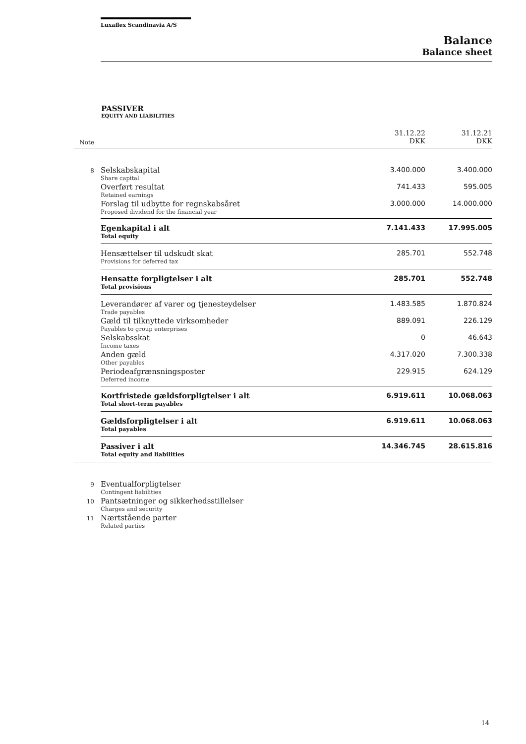Luxaflex Scandinavia A/S
Balance
Balance sheet
PASSIVER
EQUITY AND LIABILITIES
| Note | | 31.12.22 DKK | 31.12.21 DKK |
| --- | --- | --- | --- |
| 8 | Selskabskapital Share capital | 3.400.000 | 3.400.000 |
| | Overført resultat Retained earnings | 741.433 | 595.005 |
| | Forslag til udbytte for regnskabsåret Proposed dividend for the financial year | 3.000.000 | 14.000.000 |
| | Egenkapital i alt Total equity | 7.141.433 | 17.995.005 |
| | Hensættelser til udskudt skat Provisions for deferred tax | 285.701 | 552.748 |
| | Hensatte forpligtelser i alt Total provisions | 285.701 | 552.748 |
| | Leverandører af varer og tjenesteydelser Trade payables | 1.483.585 | 1.870.824 |
| | Gæld til tilknyttede virksomheder Payables to group enterprises | 889.091 | 226.129 |
| | Selskabsskat Income taxes | 0 | 46.643 |
| | Anden gæld Other payables | 4.317.020 | 7.300.338 |
| | Periodeafgrænsningsposter Deferred income | 229.915 | 624.129 |
| | Kortfristede gældsforpligtelser i alt Total short-term payables | 6.919.611 | 10.068.063 |
| | Gældsforpligtelser i alt Total payables | 6.919.611 | 10.068.063 |
| | Passiver i alt Total equity and liabilities | 14.346.745 | 28.615.816 |
| 9 | Eventualforpligtelser Contingent liabilities | | |
| 10 | Pantsætninger og sikkerhedsstillelser Charges and security | | |
| 11 | Nærtstående parter Related parties | | |
14